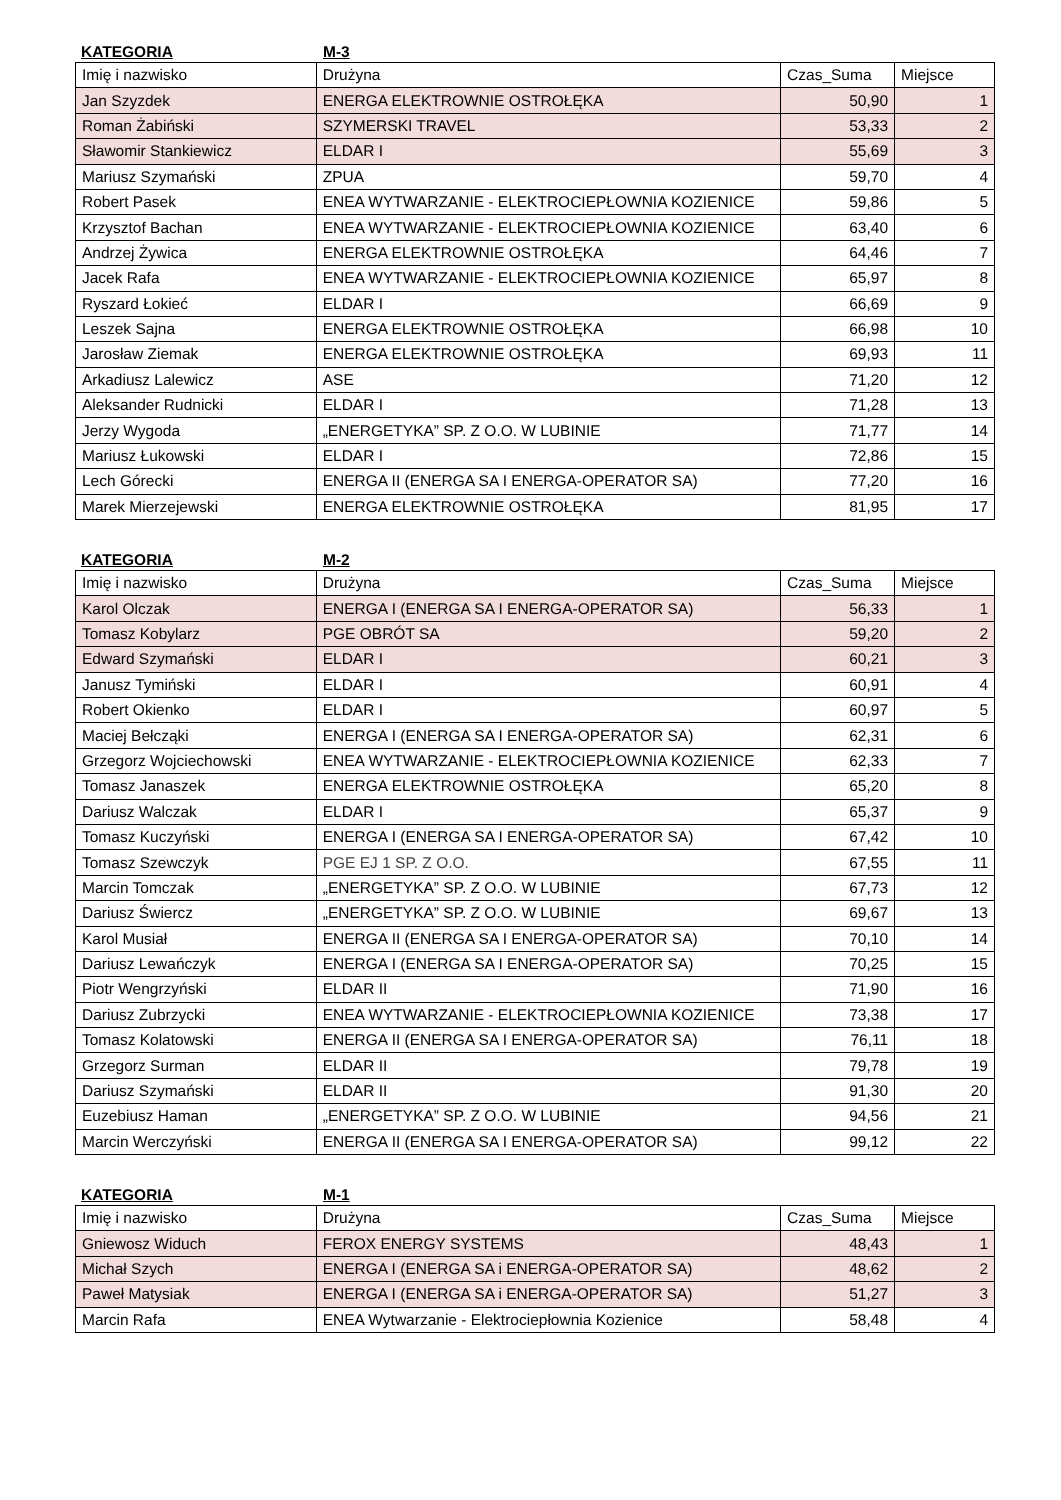KATEGORIA M-3
| Imię i nazwisko | Drużyna | Czas_Suma | Miejsce |
| --- | --- | --- | --- |
| Jan Szyzdek | ENERGA ELEKTROWNIE OSTROŁĘKA | 50,90 | 1 |
| Roman Żabiński | SZYMERSKI TRAVEL | 53,33 | 2 |
| Sławomir Stankiewicz | ELDAR I | 55,69 | 3 |
| Mariusz Szymański | ZPUA | 59,70 | 4 |
| Robert Pasek | ENEA WYTWARZANIE - ELEKTROCIEPŁOWNIA KOZIENICE | 59,86 | 5 |
| Krzysztof Bachan | ENEA WYTWARZANIE - ELEKTROCIEPŁOWNIA KOZIENICE | 63,40 | 6 |
| Andrzej Żywica | ENERGA ELEKTROWNIE OSTROŁĘKA | 64,46 | 7 |
| Jacek Rafa | ENEA WYTWARZANIE - ELEKTROCIEPŁOWNIA KOZIENICE | 65,97 | 8 |
| Ryszard Łokieć | ELDAR I | 66,69 | 9 |
| Leszek Sajna | ENERGA ELEKTROWNIE OSTROŁĘKA | 66,98 | 10 |
| Jarosław Ziemak | ENERGA ELEKTROWNIE OSTROŁĘKA | 69,93 | 11 |
| Arkadiusz Lalewicz | ASE | 71,20 | 12 |
| Aleksander Rudnicki | ELDAR I | 71,28 | 13 |
| Jerzy Wygoda | „ENERGETYKA” SP. Z O.O. W LUBINIE | 71,77 | 14 |
| Mariusz Łukowski | ELDAR I | 72,86 | 15 |
| Lech Górecki | ENERGA II (ENERGA SA I ENERGA-OPERATOR SA) | 77,20 | 16 |
| Marek Mierzejewski | ENERGA ELEKTROWNIE OSTROŁĘKA | 81,95 | 17 |
KATEGORIA M-2
| Imię i nazwisko | Drużyna | Czas_Suma | Miejsce |
| --- | --- | --- | --- |
| Karol Olczak | ENERGA I (ENERGA SA I ENERGA-OPERATOR SA) | 56,33 | 1 |
| Tomasz Kobylarz | PGE OBRÓT SA | 59,20 | 2 |
| Edward Szymański | ELDAR I | 60,21 | 3 |
| Janusz Tymiński | ELDAR I | 60,91 | 4 |
| Robert Okienko | ELDAR I | 60,97 | 5 |
| Maciej Bełcząki | ENERGA I (ENERGA SA I ENERGA-OPERATOR SA) | 62,31 | 6 |
| Grzegorz Wojciechowski | ENEA WYTWARZANIE - ELEKTROCIEPŁOWNIA KOZIENICE | 62,33 | 7 |
| Tomasz Janaszek | ENERGA ELEKTROWNIE OSTROŁĘKA | 65,20 | 8 |
| Dariusz Walczak | ELDAR I | 65,37 | 9 |
| Tomasz Kuczyński | ENERGA I (ENERGA SA I ENERGA-OPERATOR SA) | 67,42 | 10 |
| Tomasz Szewczyk | PGE EJ 1 SP. Z O.O. | 67,55 | 11 |
| Marcin Tomczak | „ENERGETYKA” SP. Z O.O. W LUBINIE | 67,73 | 12 |
| Dariusz Świercz | „ENERGETYKA” SP. Z O.O. W LUBINIE | 69,67 | 13 |
| Karol Musiał | ENERGA II (ENERGA SA I ENERGA-OPERATOR SA) | 70,10 | 14 |
| Dariusz Lewańczyk | ENERGA I (ENERGA SA I ENERGA-OPERATOR SA) | 70,25 | 15 |
| Piotr Wengrzyński | ELDAR II | 71,90 | 16 |
| Dariusz Zubrzycki | ENEA WYTWARZANIE - ELEKTROCIEPŁOWNIA KOZIENICE | 73,38 | 17 |
| Tomasz Kolatowski | ENERGA II (ENERGA SA I ENERGA-OPERATOR SA) | 76,11 | 18 |
| Grzegorz Surman | ELDAR II | 79,78 | 19 |
| Dariusz Szymański | ELDAR II | 91,30 | 20 |
| Euzebiusz Haman | „ENERGETYKA” SP. Z O.O. W LUBINIE | 94,56 | 21 |
| Marcin Werczyński | ENERGA II (ENERGA SA I ENERGA-OPERATOR SA) | 99,12 | 22 |
KATEGORIA M-1
| Imię i nazwisko | Drużyna | Czas_Suma | Miejsce |
| --- | --- | --- | --- |
| Gniewosz Widuch | FEROX ENERGY SYSTEMS | 48,43 | 1 |
| Michał Szych | ENERGA I (ENERGA SA i ENERGA-OPERATOR SA) | 48,62 | 2 |
| Paweł Matysiak | ENERGA I (ENERGA SA i ENERGA-OPERATOR SA) | 51,27 | 3 |
| Marcin Rafa | ENEA Wytwarzanie - Elektrociepłownia Kozienice | 58,48 | 4 |